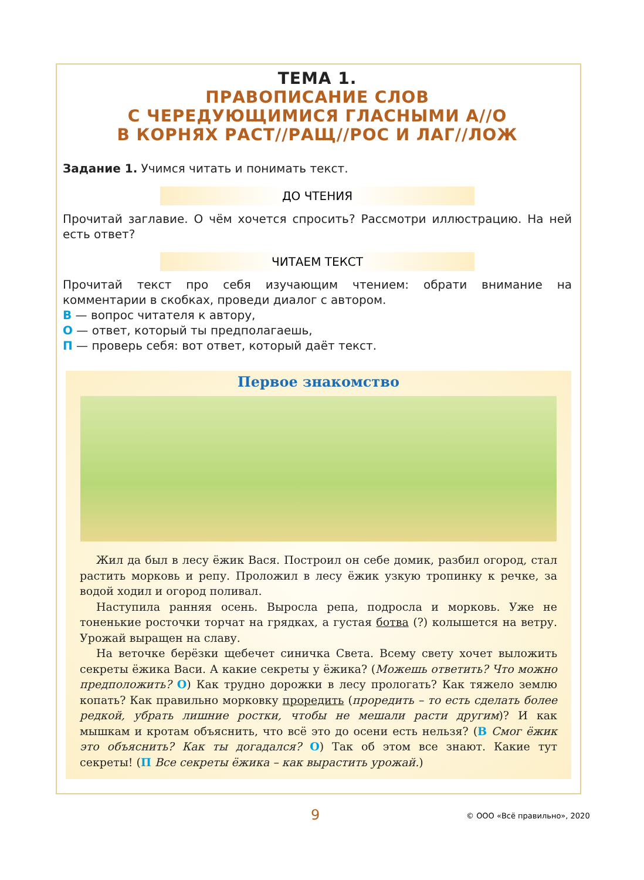ТЕМА 1.
ПРАВОПИСАНИЕ СЛОВ
С ЧЕРЕДУЮЩИМИСЯ ГЛАСНЫМИ А//О
В КОРНЯХ РАСТ//РАЩ//РОС И ЛАГ//ЛОЖ
Задание 1. Учимся читать и понимать текст.
ДО ЧТЕНИЯ
Прочитай заглавие. О чём хочется спросить? Рассмотри иллюстрацию. На ней есть ответ?
ЧИТАЕМ ТЕКСТ
Прочитай текст про себя изучающим чтением: обрати внимание на комментарии в скобках, проведи диалог с автором.
В — вопрос читателя к автору,
О — ответ, который ты предполагаешь,
П — проверь себя: вот ответ, который даёт текст.
Первое знакомство
Жил да был в лесу ёжик Вася. Построил он себе домик, разбил огород, стал растить морковь и репу. Проложил в лесу ёжик узкую тропинку к речке, за водой ходил и огород поливал.
Наступила ранняя осень. Выросла репа, подросла и морковь. Уже не тоненькие росточки торчат на грядках, а густая ботва (?) колышется на ветру. Урожай выращен на славу.
На веточке берёзки щебечет синичка Света. Всему свету хочет выложить секреты ёжика Васи. А какие секреты у ёжика? (Можешь ответить? Что можно предположить? О) Как трудно дорожки в лесу прологать? Как тяжело землю копать? Как правильно морковку проредить (проредить – то есть сделать более редкой, убрать лишние ростки, чтобы не мешали расти другим)? И как мышкам и кротам объяснить, что всё это до осени есть нельзя? (В Смог ёжик это объяснить? Как ты догадался? О) Так об этом все знают. Какие тут секреты! (П Все секреты ёжика – как вырастить урожай.)
9 © ООО «Всё правильно», 2020